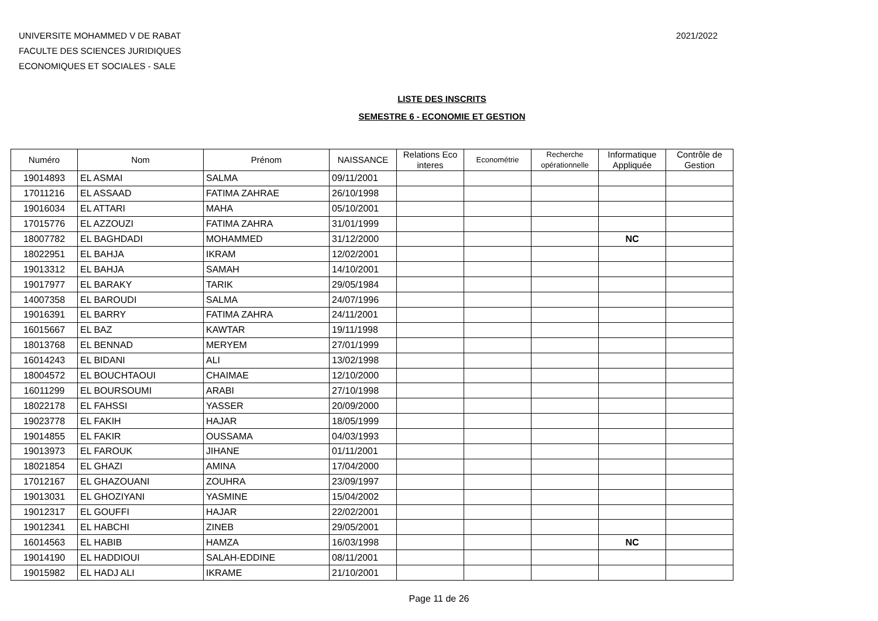UNIVERSITE MOHAMMED V DE RABAT
FACULTE DES SCIENCES JURIDIQUES
ECONOMIQUES ET SOCIALES - SALE
2021/2022
LISTE DES INSCRITS
SEMESTRE 6 - ECONOMIE ET GESTION
| Numéro | Nom | Prénom | NAISSANCE | Relations Eco interes | Econométrie | Recherche opérationnelle | Informatique Appliquée | Contrôle de Gestion |
| --- | --- | --- | --- | --- | --- | --- | --- | --- |
| 19014893 | EL ASMAI | SALMA | 09/11/2001 | | | | | |
| 17011216 | EL ASSAAD | FATIMA ZAHRAE | 26/10/1998 | | | | | |
| 19016034 | EL ATTARI | MAHA | 05/10/2001 | | | | | |
| 17015776 | EL AZZOUZI | FATIMA ZAHRA | 31/01/1999 | | | | | |
| 18007782 | EL BAGHDADI | MOHAMMED | 31/12/2000 | | | | NC | |
| 18022951 | EL BAHJA | IKRAM | 12/02/2001 | | | | | |
| 19013312 | EL BAHJA | SAMAH | 14/10/2001 | | | | | |
| 19017977 | EL BARAKY | TARIK | 29/05/1984 | | | | | |
| 14007358 | EL BAROUDI | SALMA | 24/07/1996 | | | | | |
| 19016391 | EL BARRY | FATIMA ZAHRA | 24/11/2001 | | | | | |
| 16015667 | EL BAZ | KAWTAR | 19/11/1998 | | | | | |
| 18013768 | EL BENNAD | MERYEM | 27/01/1999 | | | | | |
| 16014243 | EL BIDANI | ALI | 13/02/1998 | | | | | |
| 18004572 | EL BOUCHTAOUI | CHAIMAE | 12/10/2000 | | | | | |
| 16011299 | EL BOURSOUMI | ARABI | 27/10/1998 | | | | | |
| 18022178 | EL FAHSSI | YASSER | 20/09/2000 | | | | | |
| 19023778 | EL FAKIH | HAJAR | 18/05/1999 | | | | | |
| 19014855 | EL FAKIR | OUSSAMA | 04/03/1993 | | | | | |
| 19013973 | EL FAROUK | JIHANE | 01/11/2001 | | | | | |
| 18021854 | EL GHAZI | AMINA | 17/04/2000 | | | | | |
| 17012167 | EL GHAZOUANI | ZOUHRA | 23/09/1997 | | | | | |
| 19013031 | EL GHOZIYANI | YASMINE | 15/04/2002 | | | | | |
| 19012317 | EL GOUFFI | HAJAR | 22/02/2001 | | | | | |
| 19012341 | EL HABCHI | ZINEB | 29/05/2001 | | | | | |
| 16014563 | EL HABIB | HAMZA | 16/03/1998 | | | | NC | |
| 19014190 | EL HADDIOUI | SALAH-EDDINE | 08/11/2001 | | | | | |
| 19015982 | EL HADJ ALI | IKRAME | 21/10/2001 | | | | | |
Page 11 de 26